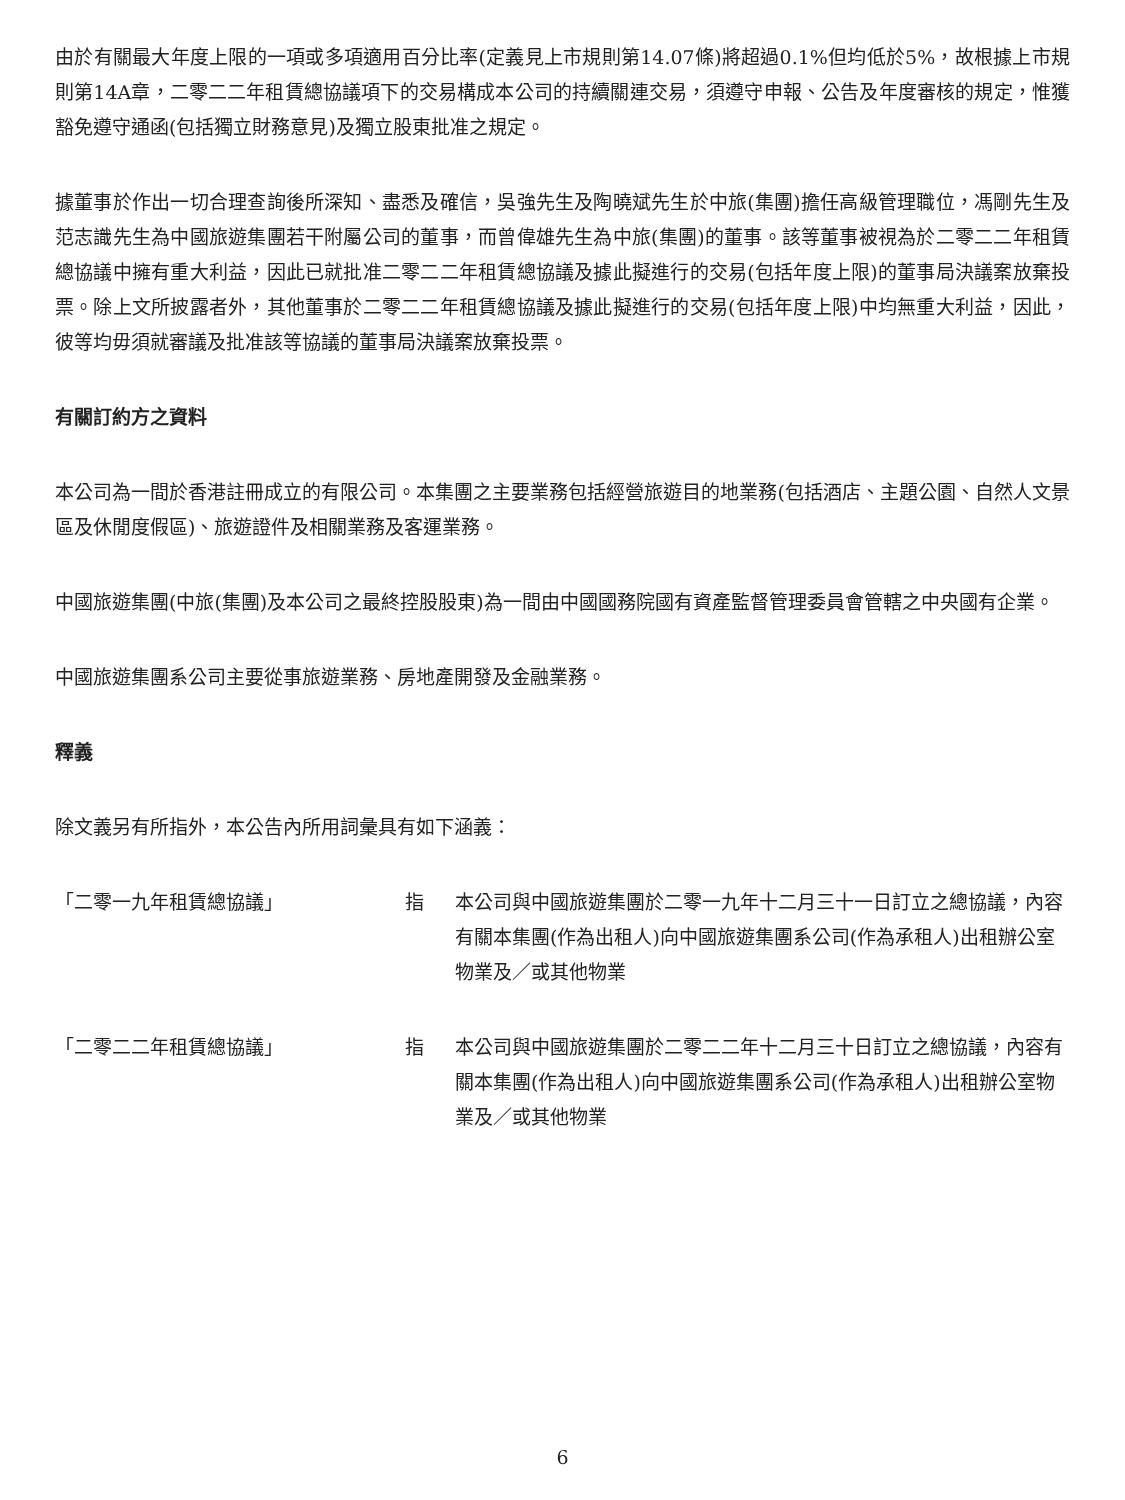由於有關最大年度上限的一項或多項適用百分比率(定義見上市規則第14.07條)將超過0.1%但均低於5%，故根據上市規則第14A章，二零二二年租賃總協議項下的交易構成本公司的持續關連交易，須遵守申報、公告及年度審核的規定，惟獲豁免遵守通函(包括獨立財務意見)及獨立股東批准之規定。
據董事於作出一切合理查詢後所深知、盡悉及確信，吳強先生及陶曉斌先生於中旅(集團)擔任高級管理職位，馮剛先生及范志識先生為中國旅遊集團若干附屬公司的董事，而曾偉雄先生為中旅(集團)的董事。該等董事被視為於二零二二年租賃總協議中擁有重大利益，因此已就批准二零二二年租賃總協議及據此擬進行的交易(包括年度上限)的董事局決議案放棄投票。除上文所披露者外，其他董事於二零二二年租賃總協議及據此擬進行的交易(包括年度上限)中均無重大利益，因此，彼等均毋須就審議及批准該等協議的董事局決議案放棄投票。
有關訂約方之資料
本公司為一間於香港註冊成立的有限公司。本集團之主要業務包括經營旅遊目的地業務(包括酒店、主題公園、自然人文景區及休閒度假區)、旅遊證件及相關業務及客運業務。
中國旅遊集團(中旅(集團)及本公司之最終控股股東)為一間由中國國務院國有資產監督管理委員會管轄之中央國有企業。
中國旅遊集團系公司主要從事旅遊業務、房地產開發及金融業務。
釋義
除文義另有所指外，本公告內所用詞彙具有如下涵義：
「二零一九年租賃總協議」 指 本公司與中國旅遊集團於二零一九年十二月三十一日訂立之總協議，內容有關本集團(作為出租人)向中國旅遊集團系公司(作為承租人)出租辦公室物業及／或其他物業
「二零二二年租賃總協議」 指 本公司與中國旅遊集團於二零二二年十二月三十日訂立之總協議，內容有關本集團(作為出租人)向中國旅遊集團系公司(作為承租人)出租辦公室物業及／或其他物業
6